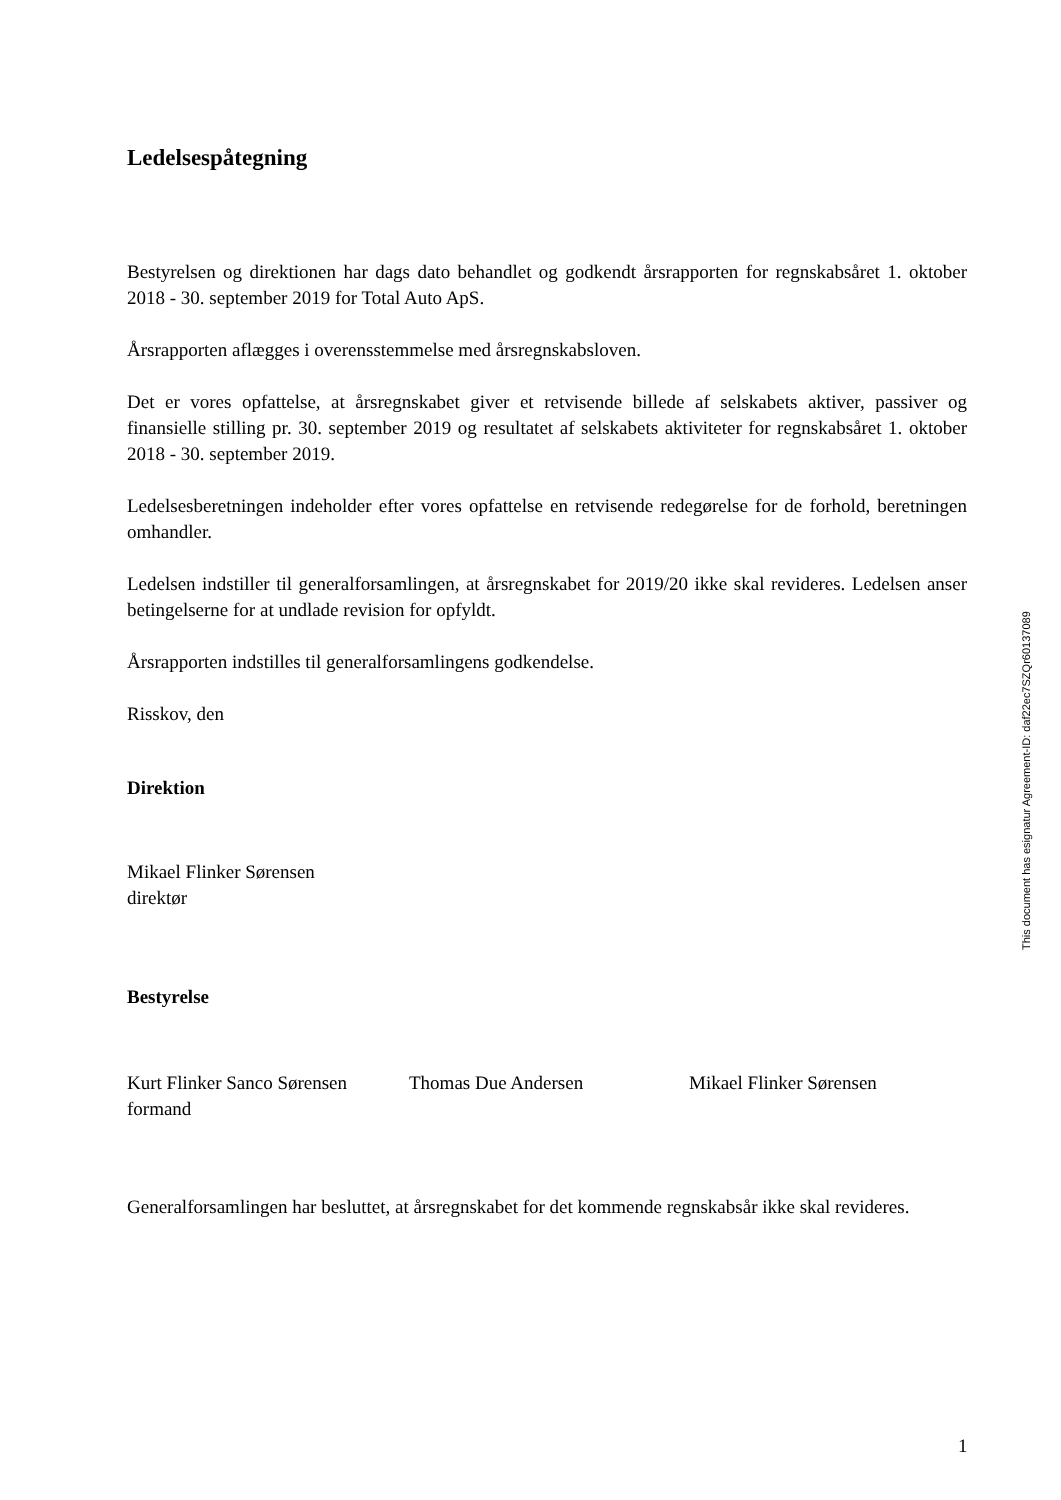Ledelsespåtegning
Bestyrelsen og direktionen har dags dato behandlet og godkendt årsrapporten for regnskabsåret 1. oktober 2018 - 30. september 2019 for Total Auto ApS.
Årsrapporten aflægges i overensstemmelse med årsregnskabsloven.
Det er vores opfattelse, at årsregnskabet giver et retvisende billede af selskabets aktiver, passiver og finansielle stilling pr. 30. september 2019 og resultatet af selskabets aktiviteter for regnskabsåret 1. oktober 2018 - 30. september 2019.
Ledelsesberetningen indeholder efter vores opfattelse en retvisende redegørelse for de forhold, beretningen omhandler.
Ledelsen indstiller til generalforsamlingen, at årsregnskabet for 2019/20 ikke skal revideres. Ledelsen anser betingelserne for at undlade revision for opfyldt.
Årsrapporten indstilles til generalforsamlingens godkendelse.
Risskov, den
Direktion
Mikael Flinker Sørensen
direktør
Bestyrelse
Kurt Flinker Sanco Sørensen
formand
Thomas Due Andersen Mikael Flinker Sørensen
Generalforsamlingen har besluttet, at årsregnskabet for det kommende regnskabsår ikke skal revideres.
This document has esignatur Agreement-ID: daf22ec7SZQr60137089
1